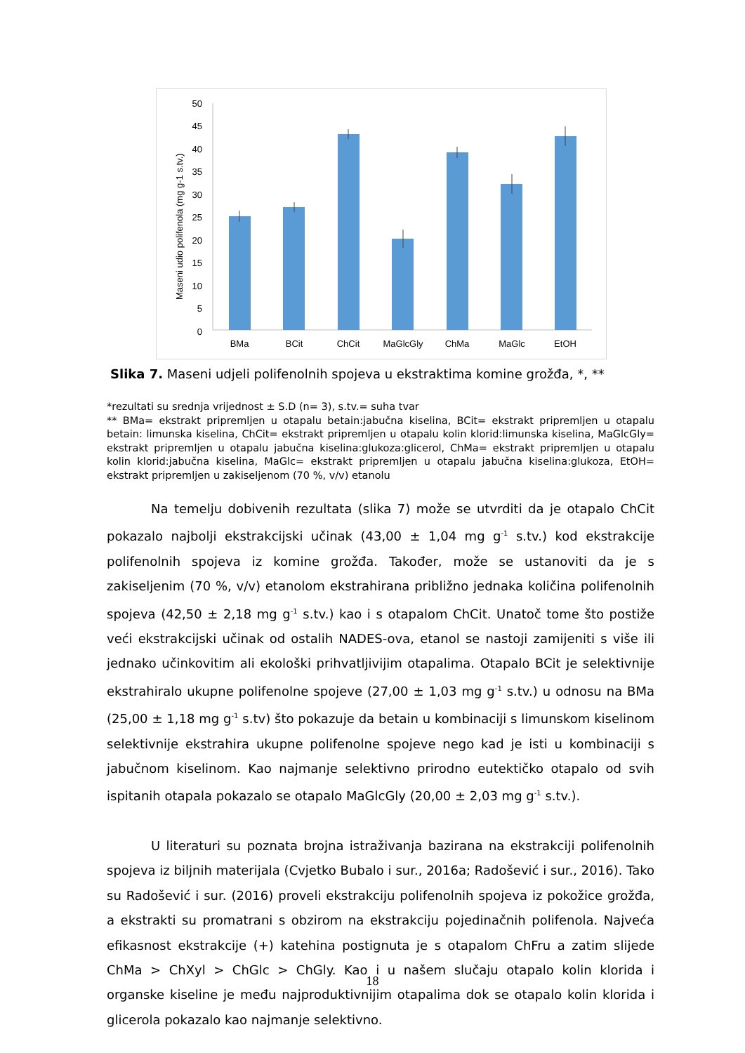50
45
40
35
30
25
20
15
10
5
0
Maseni udio polifenola (mg g-1 s.tv.)
BMa
BCit
ChCit
MaGlcGly
ChMa
MaGlc
EtOH
Slika 7. Maseni udjeli polifenolnih spojeva u ekstraktima komine grožđa, *, **
*rezultati su srednja vrijednost ± S.D (n= 3), s.tv.= suha tvar
** BMa= ekstrakt pripremljen u otapalu betain:jabučna kiselina, BCit= ekstrakt pripremljen u otapalu betain: limunska kiselina, ChCit= ekstrakt pripremljen u otapalu kolin klorid:limunska kiselina, MaGlcGly= ekstrakt pripremljen u otapalu jabučna kiselina:glukoza:glicerol, ChMa= ekstrakt pripremljen u otapalu kolin klorid:jabučna kiselina, MaGlc= ekstrakt pripremljen u otapalu jabučna kiselina:glukoza, EtOH= ekstrakt pripremljen u zakiseljenom (70 %, v/v) etanolu
Na temelju dobivenih rezultata (slika 7) može se utvrditi da je otapalo ChCit pokazalo najbolji ekstrakcijski učinak (43,00 ± 1,04 mg g<sup>-1</sup> s.tv.) kod ekstrakcije polifenolnih spojeva iz komine grožđa. Također, može se ustanoviti da je s zakiseljenim (70 %, v/v) etanolom ekstrahirana približno jednaka količina polifenolnih spojeva (42,50 ± 2,18 mg g<sup>-1</sup> s.tv.) kao i s otapalom ChCit. Unatoč tome što postiže veći ekstrakcijski učinak od ostalih NADES-ova, etanol se nastoji zamijeniti s više ili jednako učinkovitim ali ekološki prihvatljivijim otapalima. Otapalo BCit je selektivnije ekstrahiralo ukupne polifenolne spojeve (27,00 ± 1,03 mg g<sup>-1</sup> s.tv.) u odnosu na BMa (25,00 ± 1,18 mg g<sup>-1</sup> s.tv) što pokazuje da betain u kombinaciji s limunskom kiselinom selektivnije ekstrahira ukupne polifenolne spojeve nego kad je isti u kombinaciji s jabučnom kiselinom. Kao najmanje selektivno prirodno eutektičko otapalo od svih ispitanih otapala pokazalo se otapalo MaGlcGly (20,00 ± 2,03 mg g<sup>-1</sup> s.tv.).
U literaturi su poznata brojna istraživanja bazirana na ekstrakciji polifenolnih spojeva iz biljnih materijala (Cvjetko Bubalo i sur., 2016a; Radošević i sur., 2016). Tako su Radošević i sur. (2016) proveli ekstrakciju polifenolnih spojeva iz pokožice grožđa, a ekstrakti su promatrani s obzirom na ekstrakciju pojedinačnih polifenola. Najveća efikasnost ekstrakcije (+) katehina postignuta je s otapalom ChFru a zatim slijede ChMa > ChXyl > ChGlc > ChGly. Kao i u našem slučaju otapalo kolin klorida i organske kiseline je među najproduktivnijim otapalima dok se otapalo kolin klorida i glicerola pokazalo kao najmanje selektivno.
18